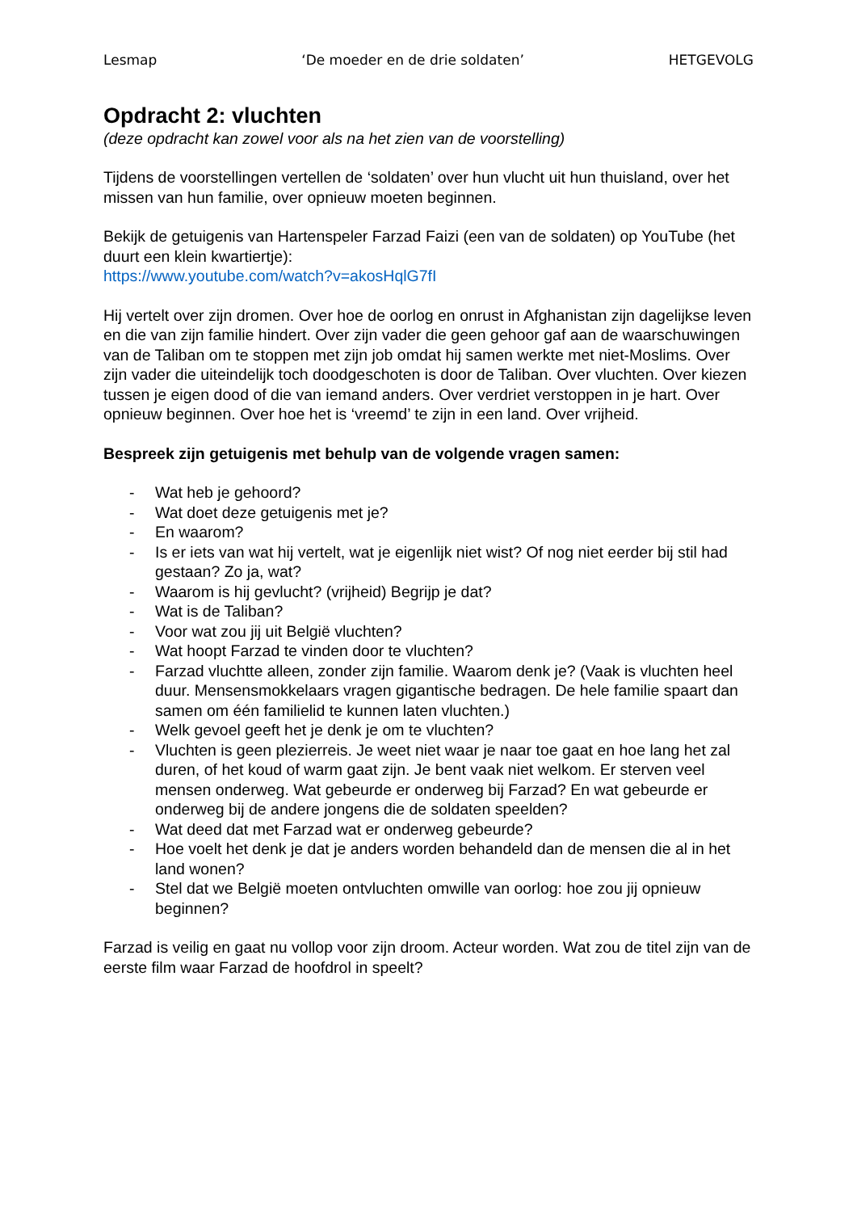Lesmap ‘De moeder en de drie soldaten’ HETGEVOLG
Opdracht 2: vluchten
(deze opdracht kan zowel voor als na het zien van de voorstelling)
Tijdens de voorstellingen vertellen de ‘soldaten’ over hun vlucht uit hun thuisland, over het missen van hun familie, over opnieuw moeten beginnen.
Bekijk de getuigenis van Hartenspeler Farzad Faizi (een van de soldaten) op YouTube (het duurt een klein kwartiertje):
https://www.youtube.com/watch?v=akosHqlG7fI
Hij vertelt over zijn dromen. Over hoe de oorlog en onrust in Afghanistan zijn dagelijkse leven en die van zijn familie hindert. Over zijn vader die geen gehoor gaf aan de waarschuwingen van de Taliban om te stoppen met zijn job omdat hij samen werkte met niet-Moslims. Over zijn vader die uiteindelijk toch doodgeschoten is door de Taliban. Over vluchten. Over kiezen tussen je eigen dood of die van iemand anders. Over verdriet verstoppen in je hart. Over opnieuw beginnen. Over hoe het is ‘vreemd’ te zijn in een land. Over vrijheid.
Bespreek zijn getuigenis met behulp van de volgende vragen samen:
- Wat heb je gehoord?
- Wat doet deze getuigenis met je?
- En waarom?
- Is er iets van wat hij vertelt, wat je eigenlijk niet wist? Of nog niet eerder bij stil had gestaan? Zo ja, wat?
- Waarom is hij gevlucht? (vrijheid) Begrijp je dat?
- Wat is de Taliban?
- Voor wat zou jij uit België vluchten?
- Wat hoopt Farzad te vinden door te vluchten?
- Farzad vluchtte alleen, zonder zijn familie. Waarom denk je? (Vaak is vluchten heel duur. Mensensmokkelaars vragen gigantische bedragen. De hele familie spaart dan samen om één familielid te kunnen laten vluchten.)
- Welk gevoel geeft het je denk je om te vluchten?
- Vluchten is geen plezierreis. Je weet niet waar je naar toe gaat en hoe lang het zal duren, of het koud of warm gaat zijn. Je bent vaak niet welkom. Er sterven veel mensen onderweg. Wat gebeurde er onderweg bij Farzad? En wat gebeurde er onderweg bij de andere jongens die de soldaten speelden?
- Wat deed dat met Farzad wat er onderweg gebeurde?
- Hoe voelt het denk je dat je anders worden behandeld dan de mensen die al in het land wonen?
- Stel dat we België moeten ontvluchten omwille van oorlog: hoe zou jij opnieuw beginnen?
Farzad is veilig en gaat nu vollop voor zijn droom. Acteur worden. Wat zou de titel zijn van de eerste film waar Farzad de hoofdrol in speelt?